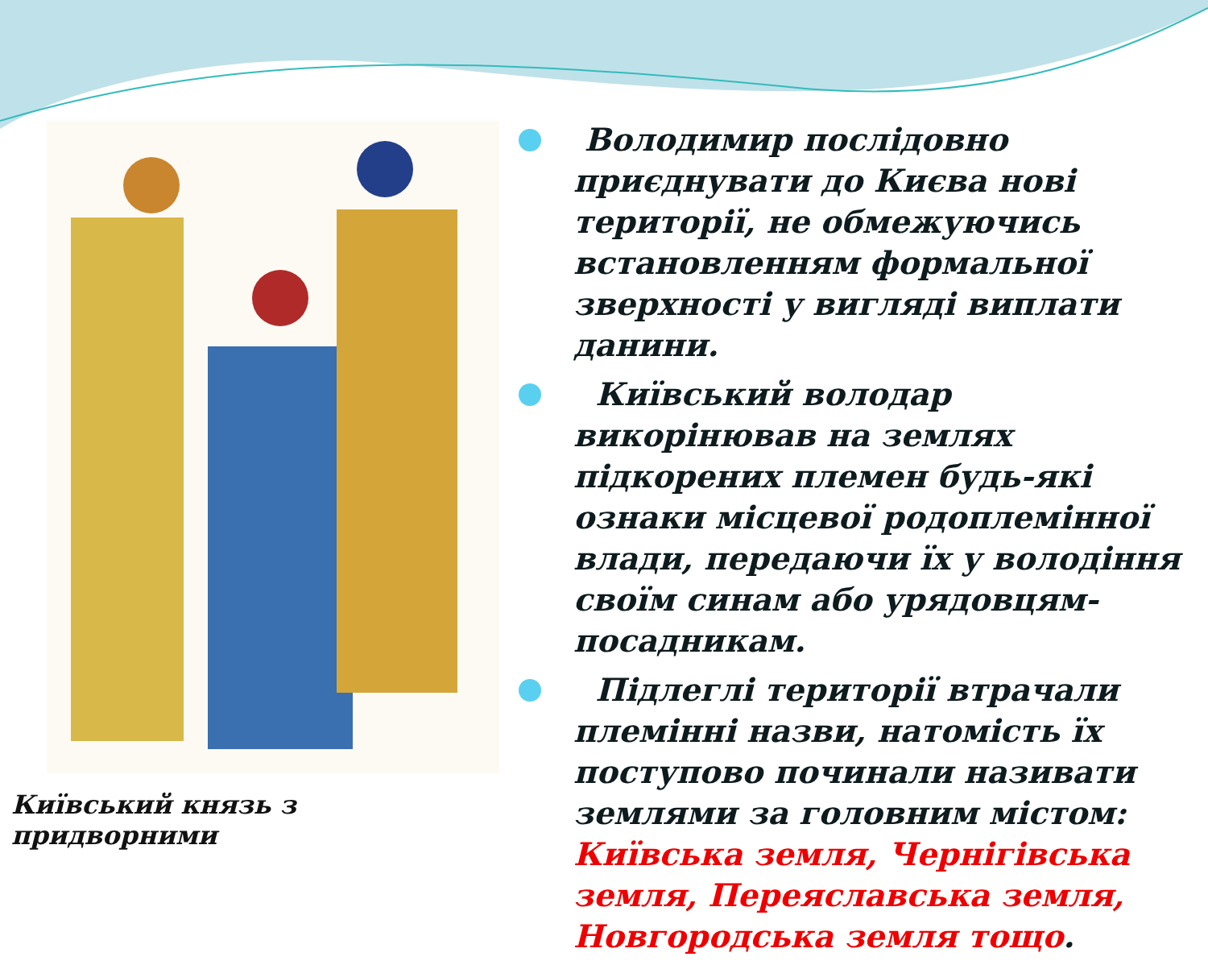Київський князь з придворними
Володимир послідовно приєднувати до Києва нові території, не обмежуючись встановленням формальної зверхності у вигляді виплати данини.
Київський володар викорінював на землях підкорених племен будь-які ознаки місцевої родоплемінної влади, передаючи їх у володіння своїм синам або урядовцям-посадникам.
Підлеглі території втрачали племінні назви, натомість їх поступово починали називати землями за головним містом: Київська земля, Чернігівська земля, Переяславська земля, Новгородська земля тощо.